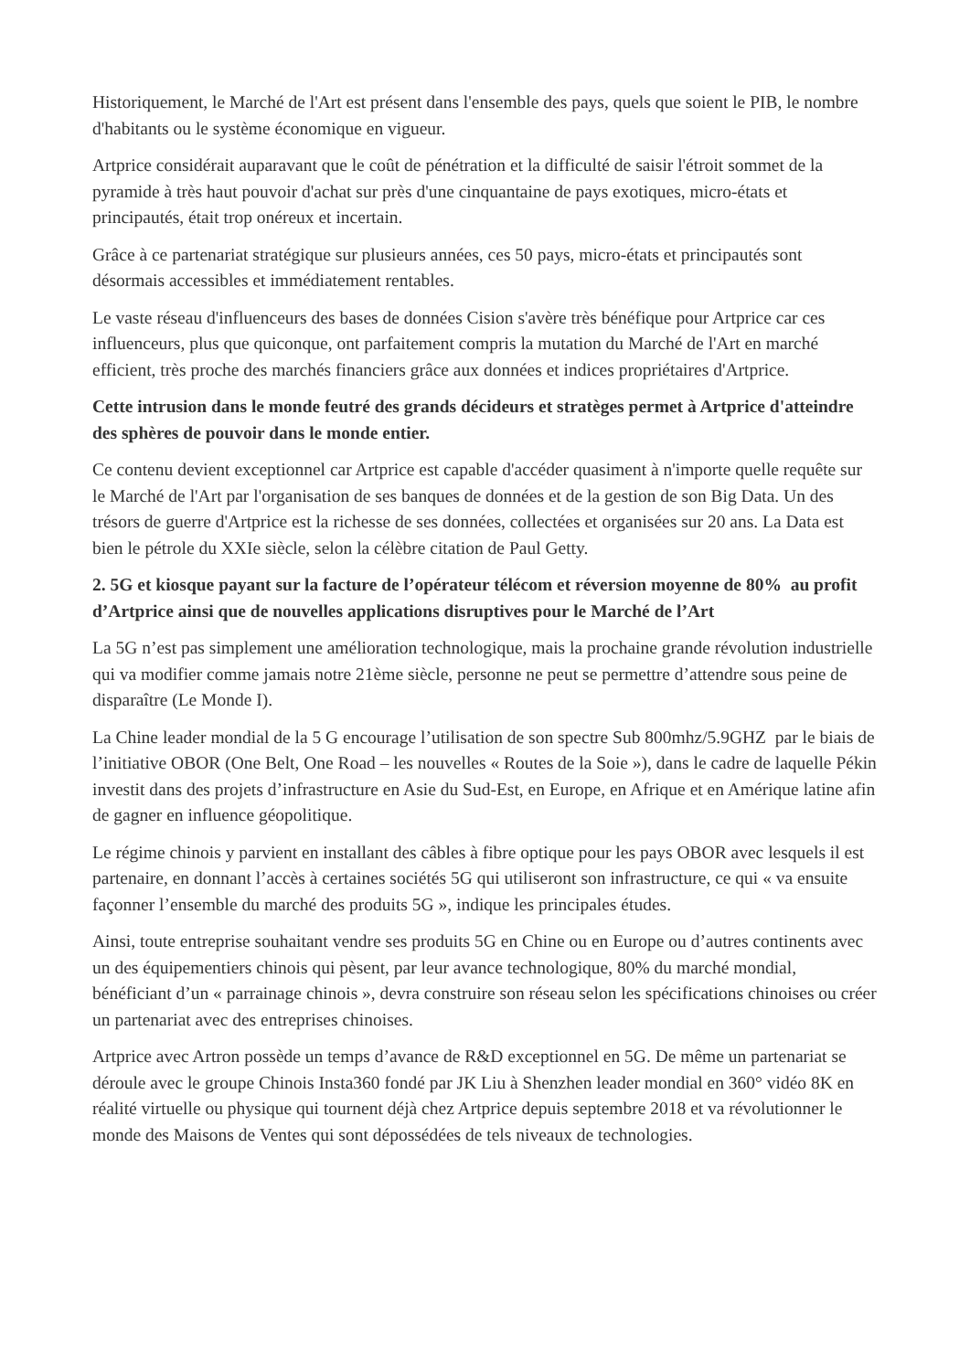Historiquement, le Marché de l'Art est présent dans l'ensemble des pays, quels que soient le PIB, le nombre d'habitants ou le système économique en vigueur.
Artprice considérait auparavant que le coût de pénétration et la difficulté de saisir l'étroit sommet de la pyramide à très haut pouvoir d'achat sur près d'une cinquantaine de pays exotiques, micro-états et principautés, était trop onéreux et incertain.
Grâce à ce partenariat stratégique sur plusieurs années, ces 50 pays, micro-états et principautés sont désormais accessibles et immédiatement rentables.
Le vaste réseau d'influenceurs des bases de données Cision s'avère très bénéfique pour Artprice car ces influenceurs, plus que quiconque, ont parfaitement compris la mutation du Marché de l'Art en marché efficient, très proche des marchés financiers grâce aux données et indices propriétaires d'Artprice.
Cette intrusion dans le monde feutré des grands décideurs et stratèges permet à Artprice d'atteindre des sphères de pouvoir dans le monde entier.
Ce contenu devient exceptionnel car Artprice est capable d'accéder quasiment à n'importe quelle requête sur le Marché de l'Art par l'organisation de ses banques de données et de la gestion de son Big Data. Un des trésors de guerre d'Artprice est la richesse de ses données, collectées et organisées sur 20 ans. La Data est bien le pétrole du XXIe siècle, selon la célèbre citation de Paul Getty.
2. 5G et kiosque payant sur la facture de l’opérateur télécom et réversion moyenne de 80% au profit d’Artprice ainsi que de nouvelles applications disruptives pour le Marché de l’Art
La 5G n’est pas simplement une amélioration technologique, mais la prochaine grande révolution industrielle qui va modifier comme jamais notre 21ème siècle, personne ne peut se permettre d’attendre sous peine de disparaître (Le Monde I).
La Chine leader mondial de la 5 G encourage l’utilisation de son spectre Sub 800mhz/5.9GHZ par le biais de l’initiative OBOR (One Belt, One Road – les nouvelles « Routes de la Soie »), dans le cadre de laquelle Pékin investit dans des projets d’infrastructure en Asie du Sud-Est, en Europe, en Afrique et en Amérique latine afin de gagner en influence géopolitique.
Le régime chinois y parvient en installant des câbles à fibre optique pour les pays OBOR avec lesquels il est partenaire, en donnant l’accès à certaines sociétés 5G qui utiliseront son infrastructure, ce qui « va ensuite façonner l’ensemble du marché des produits 5G », indique les principales études.
Ainsi, toute entreprise souhaitant vendre ses produits 5G en Chine ou en Europe ou d’autres continents avec un des équipementiers chinois qui pèsent, par leur avance technologique, 80% du marché mondial, bénéficiant d’un « parrainage chinois », devra construire son réseau selon les spécifications chinoises ou créer un partenariat avec des entreprises chinoises.
Artprice avec Artron possède un temps d’avance de R&D exceptionnel en 5G. De même un partenariat se déroule avec le groupe Chinois Insta360 fondé par JK Liu à Shenzhen leader mondial en 360° vidéo 8K en réalité virtuelle ou physique qui tournent déjà chez Artprice depuis septembre 2018 et va révolutionner le monde des Maisons de Ventes qui sont dépossédées de tels niveaux de technologies.